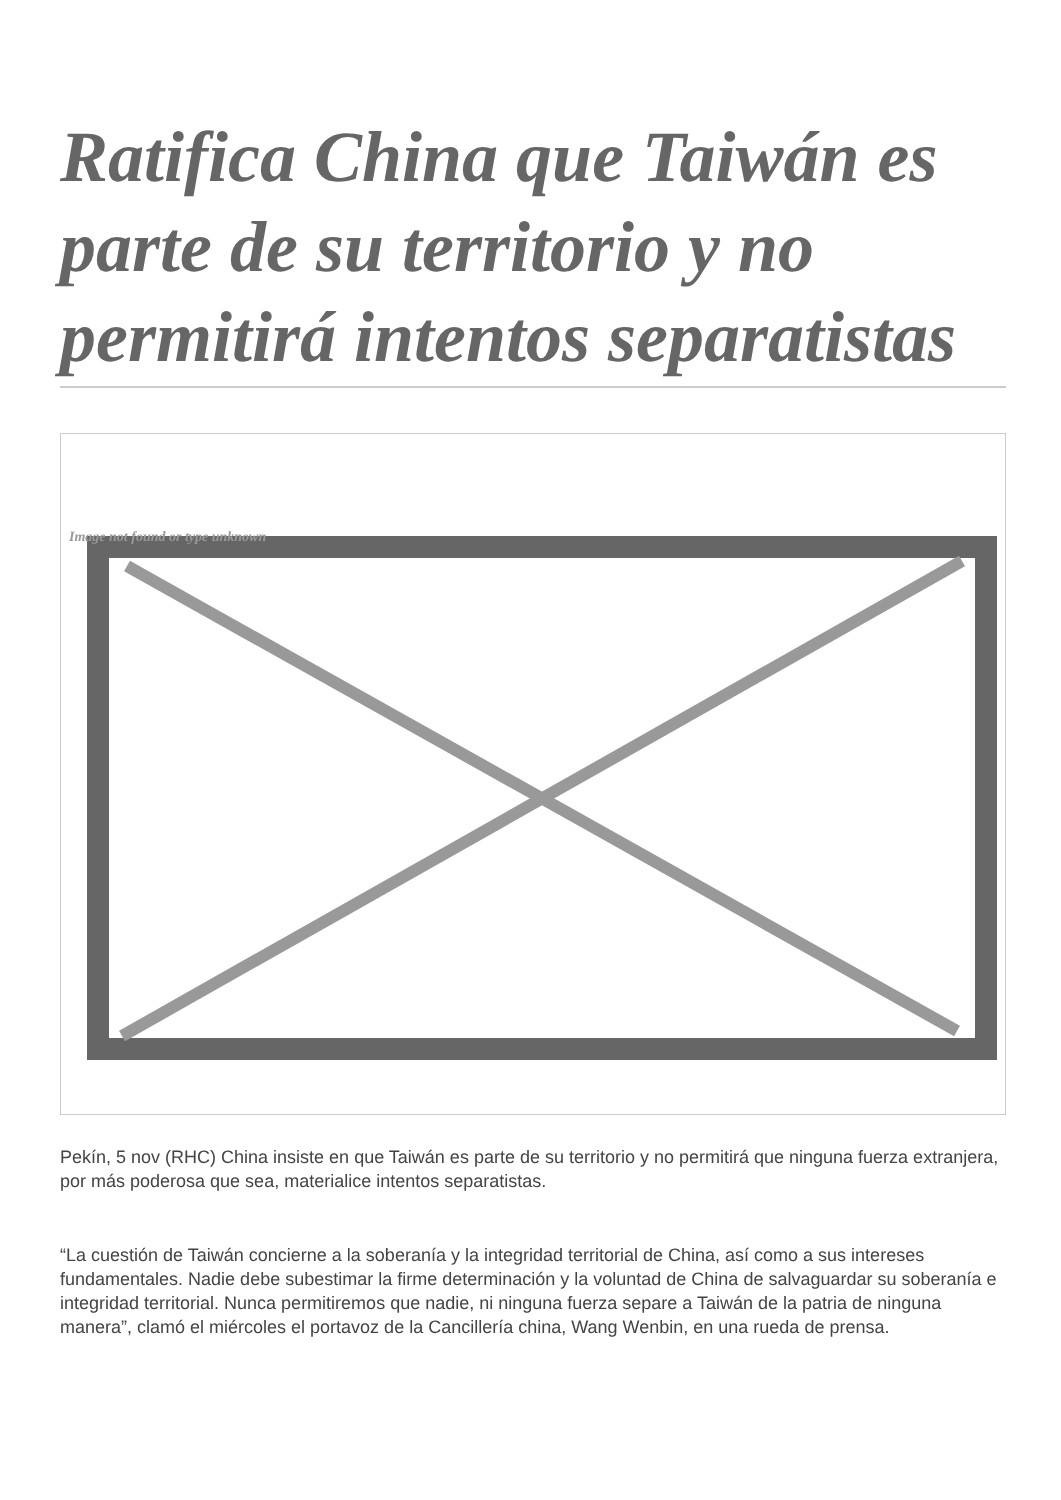Ratifica China que Taiwán es parte de su territorio y no permitirá intentos separatistas
Image not found or type unknown
Pekín, 5 nov (RHC) China insiste en que Taiwán es parte de su territorio y no permitirá que ninguna fuerza extranjera, por más poderosa que sea, materialice intentos separatistas.
“La cuestión de Taiwán concierne a la soberanía y la integridad territorial de China, así como a sus intereses fundamentales. Nadie debe subestimar la firme determinación y la voluntad de China de salvaguardar su soberanía e integridad territorial. Nunca permitiremos que nadie, ni ninguna fuerza separe a Taiwán de la patria de ninguna manera”, clamó el miércoles el portavoz de la Cancillería china, Wang Wenbin, en una rueda de prensa.